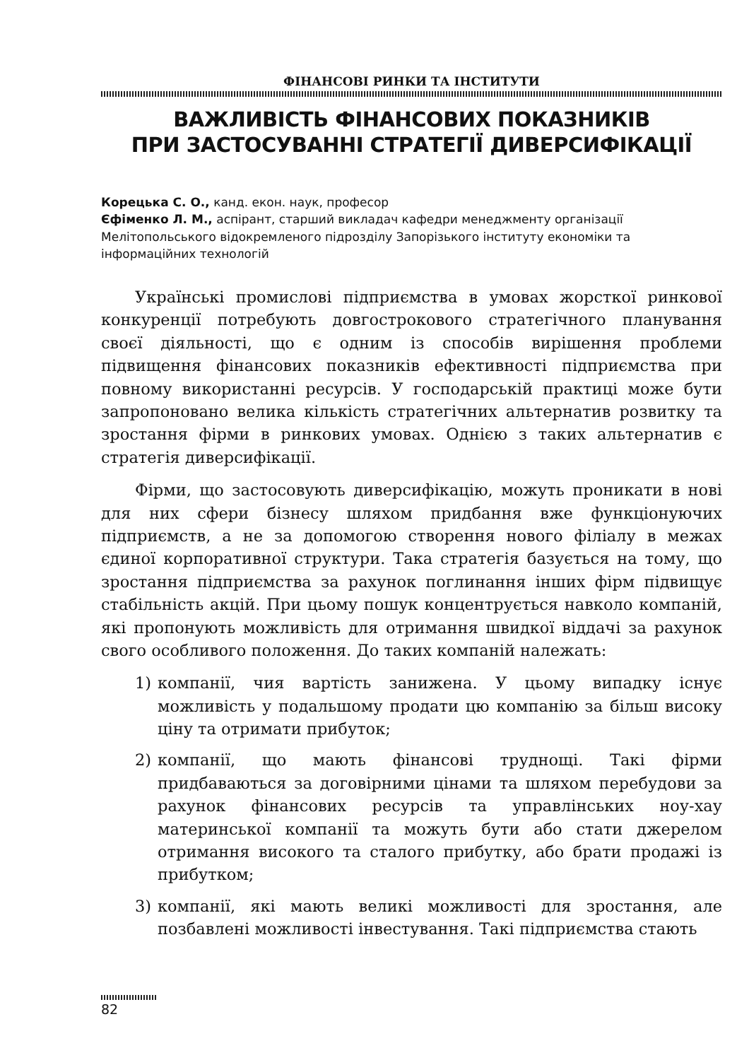ФІНАНСОВІ РИНКИ ТА ІНСТИТУТИ
ВАЖЛИВІСТЬ ФІНАНСОВИХ ПОКАЗНИКІВ
ПРИ ЗАСТОСУВАННІ СТРАТЕГІЇ ДИВЕРСИФІКАЦІЇ
Корецька С. О., канд. екон. наук, професор
Єфіменко Л. М., аспірант, старший викладач кафедри менеджменту організації Мелітопольського відокремленого підрозділу Запорізького інституту економіки та інформаційних технологій
Українські промислові підприємства в умовах жорсткої ринкової конкуренції потребують довгострокового стратегічного планування своєї діяльності, що є одним із способів вирішення проблеми підвищення фінансових показників ефективності підприємства при повному використанні ресурсів. У господарській практиці може бути запропоновано велика кількість стратегічних альтернатив розвитку та зростання фірми в ринкових умовах. Однією з таких альтернатив є стратегія диверсифікації.
Фірми, що застосовують диверсифікацію, можуть проникати в нові для них сфери бізнесу шляхом придбання вже функціонуючих підприємств, а не за допомогою створення нового філіалу в межах єдиної корпоративної структури. Така стратегія базується на тому, що зростання підприємства за рахунок поглинання інших фірм підвищує стабільність акцій. При цьому пошук концентрується навколо компаній, які пропонують можливість для отримання швидкої віддачі за рахунок свого особливого положення. До таких компаній належать:
1) компанії, чия вартість занижена. У цьому випадку існує можливість у подальшому продати цю компанію за більш високу ціну та отримати прибуток;
2) компанії, що мають фінансові труднощі. Такі фірми придбаваються за договірними цінами та шляхом перебудови за рахунок фінансових ресурсів та управлінських ноу-хау материнської компанії та можуть бути або стати джерелом отримання високого та сталого прибутку, або брати продажі із прибутком;
3) компанії, які мають великі можливості для зростання, але позбавлені можливості інвестування. Такі підприємства стають
82